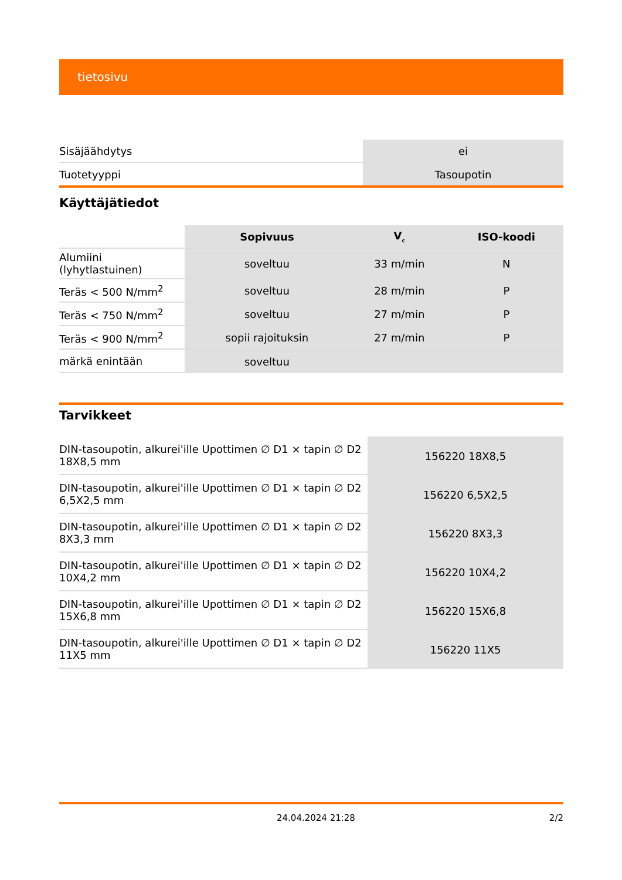tietosivu
| Sisäjäähdytys | ei |
| Tuotetyyppi | Tasoupotin |
Käyttäjätiedot
| | Sopivuus | V<sub>c</sub> | ISO-koodi |
| Alumiini (lyhytlastuinen) | soveltuu | 33 m/min | N |
| Teräs < 500 N/mm<sup>2</sup> | soveltuu | 28 m/min | P |
| Teräs < 750 N/mm<sup>2</sup> | soveltuu | 27 m/min | P |
| Teräs < 900 N/mm<sup>2</sup> | sopii rajoituksin | 27 m/min | P |
| märkä enintään | soveltuu | | |
Tarvikkeet
| DIN-tasoupotin, alkurei'ille Upottimen ∅ D1 × tapin ∅ D2 18X8,5 mm | 156220 18X8,5 |
| DIN-tasoupotin, alkurei'ille Upottimen ∅ D1 × tapin ∅ D2 6,5X2,5 mm | 156220 6,5X2,5 |
| DIN-tasoupotin, alkurei'ille Upottimen ∅ D1 × tapin ∅ D2 8X3,3 mm | 156220 8X3,3 |
| DIN-tasoupotin, alkurei'ille Upottimen ∅ D1 × tapin ∅ D2 10X4,2 mm | 156220 10X4,2 |
| DIN-tasoupotin, alkurei'ille Upottimen ∅ D1 × tapin ∅ D2 15X6,8 mm | 156220 15X6,8 |
| DIN-tasoupotin, alkurei'ille Upottimen ∅ D1 × tapin ∅ D2 11X5 mm | 156220 11X5 |
24.04.2024 21:28 2/2